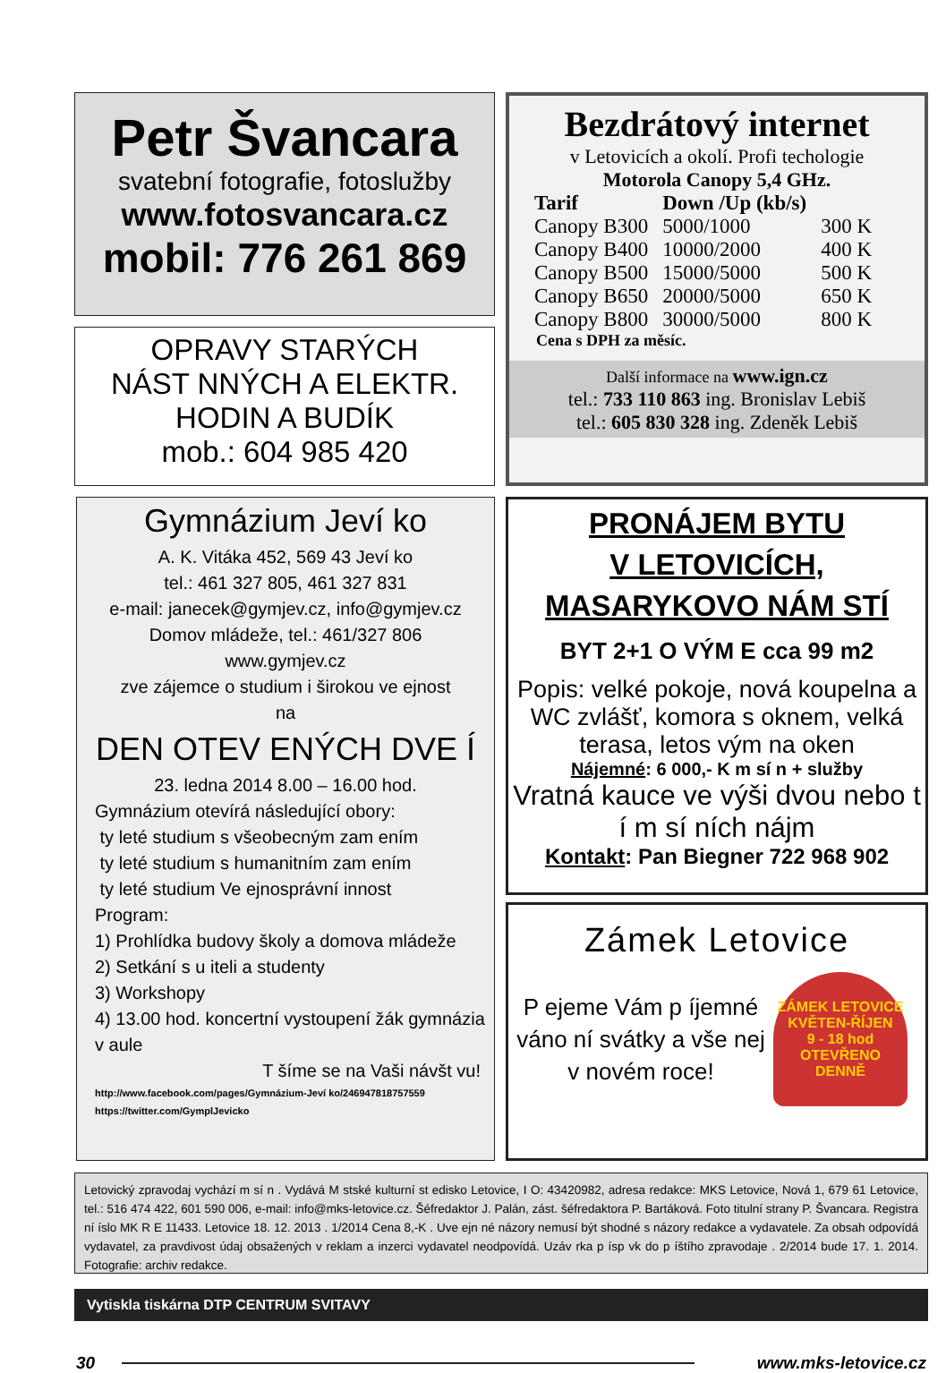Petr Švancara
svatební fotografie, fotoslužby
www.fotosvancara.cz
mobil: 776 261 869
OPRAVY STARÝCH
NÁST NNÝCH A ELEKTR.
HODIN A BUDÍK
mob.: 604 985 420
Bezdrátový internet
v Letovicích a okolí. Profi techologie
Motorola Canopy 5,4 GHz.
| Tarif | Down /Up (kb/s) | |
| --- | --- | --- |
| Canopy B300 | 5000/1000 | 300 K |
| Canopy B400 | 10000/2000 | 400 K |
| Canopy B500 | 15000/5000 | 500 K |
| Canopy B650 | 20000/5000 | 650 K |
| Canopy B800 | 30000/5000 | 800 K |
Cena s DPH za měsíc.
Další informace na www.ign.cz
tel.: 733 110 863 ing. Bronislav Lebiš
tel.: 605 830 328 ing. Zdeněk Lebiš
Gymnázium Jeví ko
A. K. Vitáka 452, 569 43 Jeví ko
tel.: 461 327 805, 461 327 831
e-mail: janecek@gymjev.cz, info@gymjev.cz
Domov mládeže, tel.: 461/327 806
www.gymjev.cz
zve zájemce o studium i širokou ve ejnost
na
DEN OTEV ENÝCH DVE Í
23. ledna 2014 8.00 – 16.00 hod.
Gymnázium otevírá následující obory:
ty leté studium s všeobecným zam ením
ty leté studium s humanitním zam ením
ty leté studium Ve ejnosprávní innost
Program:
1) Prohlídka budovy školy a domova mládeže
2) Setkání s u iteli a studenty
3) Workshopy
4) 13.00 hod. koncertní vystoupení žák gymnázia v aule
T šíme se na Vaši návšt vu!
http://www.facebook.com/pages/Gymnázium-Jeví ko/246947818757559
https://twitter.com/GymplJevicko
PRONÁJEM BYTU
V LETOVICÍCH,
MASARYKOVO NÁM STÍ
BYT 2+1 O VÝM E cca 99 m2
Popis: velké pokoje, nová koupelna a WC zvlášť, komora s oknem, velká terasa, letos vým na oken
Nájemné: 6 000,- K m sí n + služby
Vratná kauce ve výši dvou nebo t í m sí ních nájm
Kontakt: Pan Biegner 722 968 902
Zámek Letovice
P ejeme Vám p íjemné váno ní svátky a vše nej v novém roce!
ZÁMEK LETOVICE
KVĚTEN-ŘÍJEN
9 - 18 hod
OTEVŘENO DENNĚ
Letovický zpravodaj vychází m sí n . Vydává M stské kulturní st edisko Letovice, I O: 43420982, adresa redakce: MKS Letovice, Nová 1, 679 61 Letovice, tel.: 516 474 422, 601 590 006, e-mail: info@mks-letovice.cz. Šéfredaktor J. Palán, zást. šéfredaktora P. Bartáková. Foto titulní strany P. Švancara. Registra ní íslo MK R E 11433. Letovice 18. 12. 2013 . 1/2014 Cena 8,-K . Uve ejn né názory nemusí být shodné s názory redakce a vydavatele. Za obsah odpovídá vydavatel, za pravdivost údaj obsažených v reklam a inzerci vydavatel neodpovídá. Uzáv rka p ísp vk do p íštího zpravodaje . 2/2014 bude 17. 1. 2014. Fotografie: archiv redakce.
Vytiskla tiskárna DTP CENTRUM SVITAVY
30 www.mks-letovice.cz